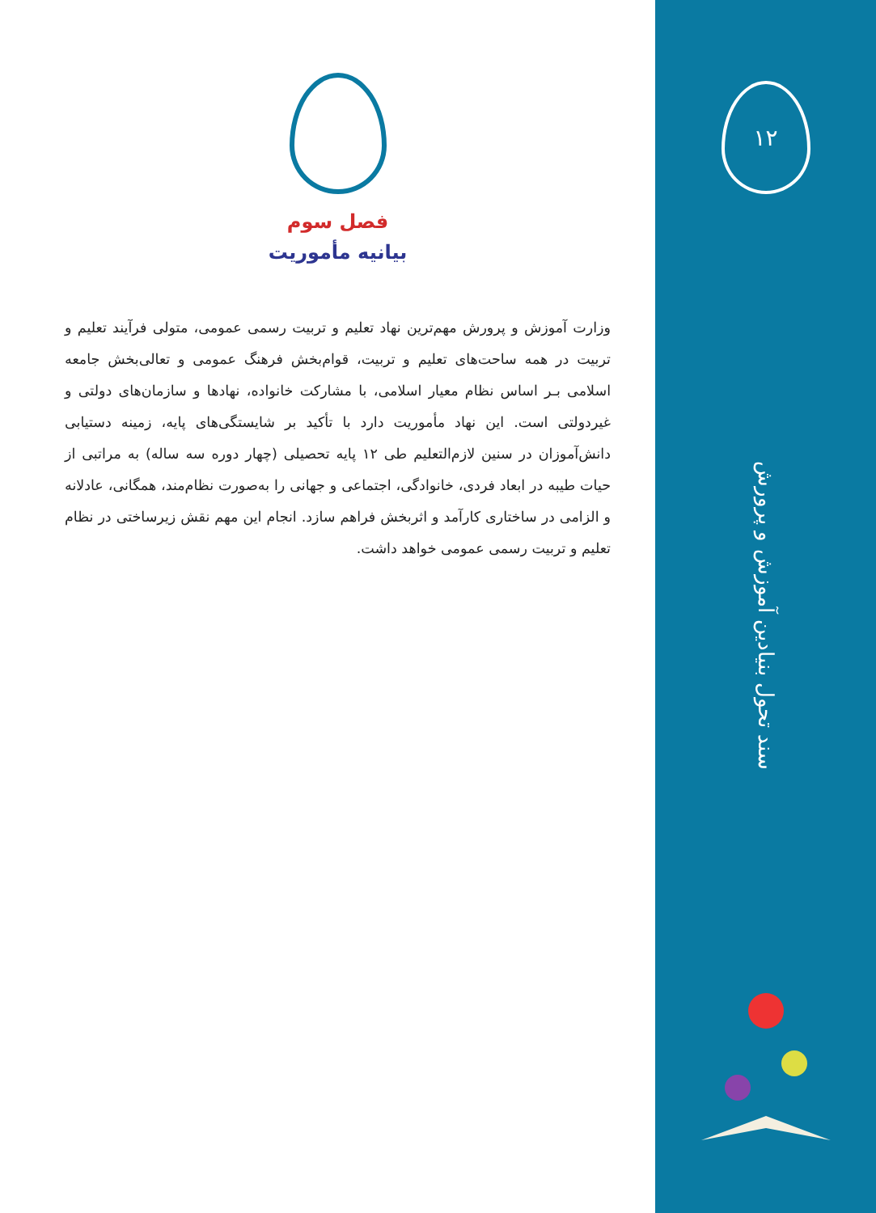۱۲
سند تحول بنیادین آموزش و پرورش
فصل سوم
بیانیه مأموریت
وزارت آموزش و پرورش مهم‌ترین نهاد تعلیم و تربیت رسمی عمومی، متولی فرآیند تعلیم و تربیت در همه ساحت‌های تعلیم و تربیت، قوام‌بخش فرهنگ عمومی و تعالی‌بخش جامعه اسلامی بـر اساس نظام معیار اسلامی، با مشارکت خانواده، نهادها و سازمان‌های دولتی و غیردولتی است. این نهاد مأموریت دارد با تأکید بر شایستگی‌های پایه، زمینه دستیابی دانش‌آموزان در سنین لازم‌التعلیم طی ۱۲ پایه تحصیلی (چهار دوره سه ساله) به مراتبی از حیات طیبه در ابعاد فردی، خانوادگی، اجتماعی و جهانی را به‌صورت نظام‌مند، همگانی، عادلانه و الزامی در ساختاری کارآمد و اثربخش فراهم سازد. انجام این مهم نقش زیرساختی در نظام تعلیم و تربیت رسمی عمومی خواهد داشت.